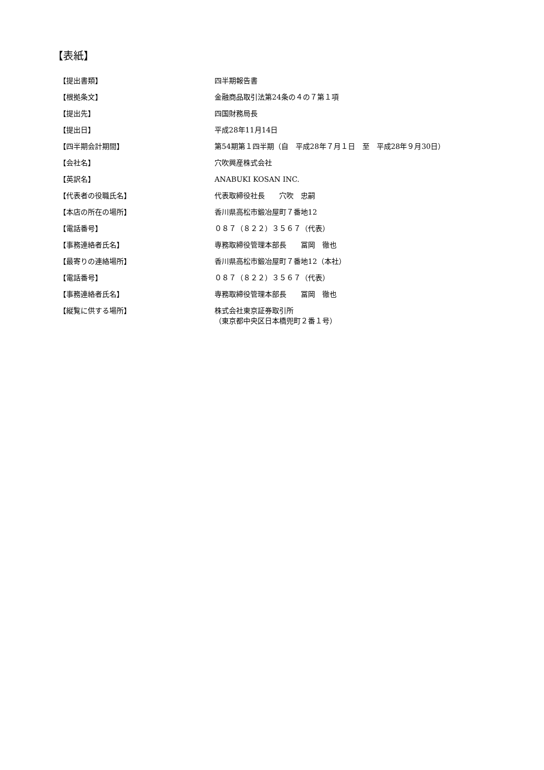【表紙】
| 【提出書類】 | 四半期報告書 |
| 【根拠条文】 | 金融商品取引法第24条の４の７第１項 |
| 【提出先】 | 四国財務局長 |
| 【提出日】 | 平成28年11月14日 |
| 【四半期会計期間】 | 第54期第１四半期（自 平成28年７月１日 至 平成28年９月30日） |
| 【会社名】 | 穴吹興産株式会社 |
| 【英訳名】 | ANABUKI KOSAN INC. |
| 【代表者の役職氏名】 | 代表取締役社長 穴吹 忠嗣 |
| 【本店の所在の場所】 | 香川県高松市鍛冶屋町７番地12 |
| 【電話番号】 | ０８７（８２２）３５６７（代表） |
| 【事務連絡者氏名】 | 専務取締役管理本部長 冨岡 徹也 |
| 【最寄りの連絡場所】 | 香川県高松市鍛冶屋町７番地12（本社） |
| 【電話番号】 | ０８７（８２２）３５６７（代表） |
| 【事務連絡者氏名】 | 専務取締役管理本部長 冨岡 徹也 |
| 【縦覧に供する場所】 | 株式会社東京証券取引所 （東京都中央区日本橋兜町２番１号） |